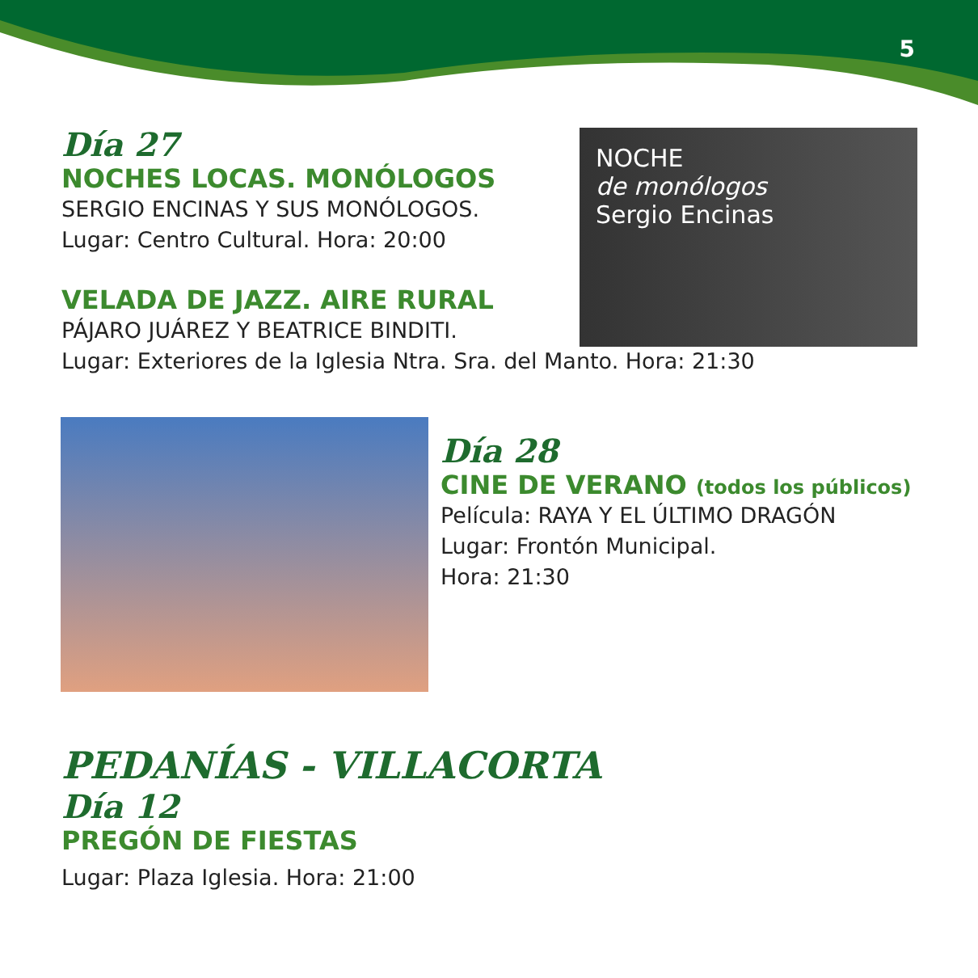5
NOCHE
de monólogos
Sergio Encinas
Día 27
NOCHES LOCAS. MONÓLOGOS
SERGIO ENCINAS Y SUS MONÓLOGOS.
Lugar: Centro Cultural. Hora: 20:00
VELADA DE JAZZ. AIRE RURAL
PÁJARO JUÁREZ Y BEATRICE BINDITI.
Lugar: Exteriores de la Iglesia Ntra. Sra. del Manto. Hora: 21:30
Día 28
CINE DE VERANO (todos los públicos)
Película: RAYA Y EL ÚLTIMO DRAGÓN
Lugar: Frontón Municipal.
Hora: 21:30
PEDANÍAS - VILLACORTA
Día 12
PREGÓN DE FIESTAS
Lugar: Plaza Iglesia. Hora: 21:00